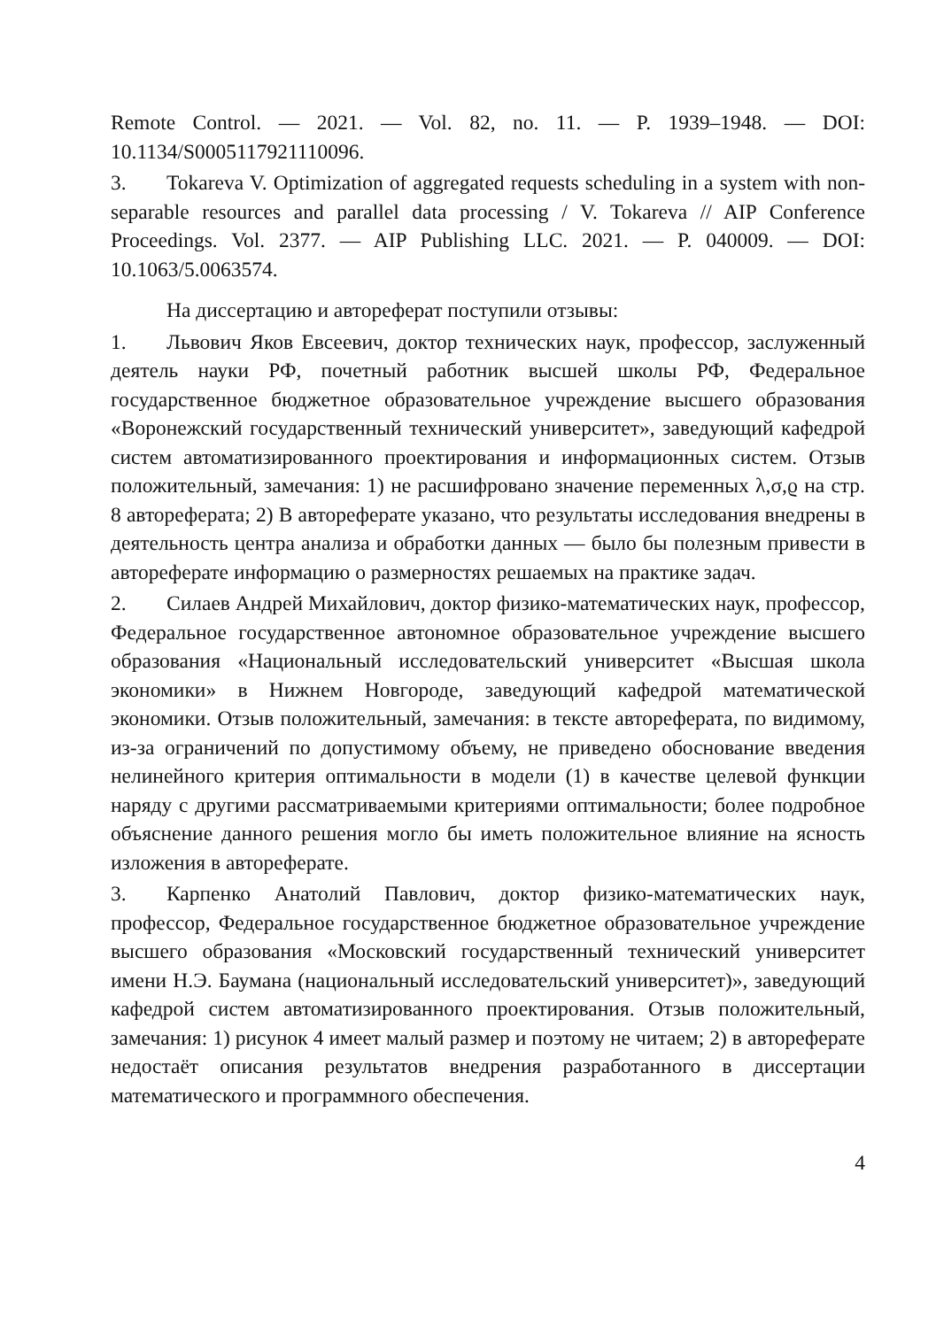Remote Control. — 2021. — Vol. 82, no. 11. — P. 1939–1948. — DOI: 10.1134/S0005117921110096.
3. Tokareva V. Optimization of aggregated requests scheduling in a system with non-separable resources and parallel data processing / V. Tokareva // AIP Conference Proceedings. Vol. 2377. — AIP Publishing LLC. 2021. — P. 040009. — DOI: 10.1063/5.0063574.
На диссертацию и автореферат поступили отзывы:
1. Львович Яков Евсеевич, доктор технических наук, профессор, заслуженный деятель науки РФ, почетный работник высшей школы РФ, Федеральное государственное бюджетное образовательное учреждение высшего образования «Воронежский государственный технический университет», заведующий кафедрой систем автоматизированного проектирования и информационных систем. Отзыв положительный, замечания: 1) не расшифровано значение переменных λ,σ,ϱ на стр. 8 автореферата; 2) В автореферате указано, что результаты исследования внедрены в деятельность центра анализа и обработки данных — было бы полезным привести в автореферате информацию о размерностях решаемых на практике задач.
2. Силаев Андрей Михайлович, доктор физико-математических наук, профессор, Федеральное государственное автономное образовательное учреждение высшего образования «Национальный исследовательский университет «Высшая школа экономики» в Нижнем Новгороде, заведующий кафедрой математической экономики. Отзыв положительный, замечания: в тексте автореферата, по видимому, из-за ограничений по допустимому объему, не приведено обоснование введения нелинейного критерия оптимальности в модели (1) в качестве целевой функции наряду с другими рассматриваемыми критериями оптимальности; более подробное объяснение данного решения могло бы иметь положительное влияние на ясность изложения в автореферате.
3. Карпенко Анатолий Павлович, доктор физико-математических наук, профессор, Федеральное государственное бюджетное образовательное учреждение высшего образования «Московский государственный технический университет имени Н.Э. Баумана (национальный исследовательский университет)», заведующий кафедрой систем автоматизированного проектирования. Отзыв положительный, замечания: 1) рисунок 4 имеет малый размер и поэтому не читаем; 2) в автореферате недостаёт описания результатов внедрения разработанного в диссертации математического и программного обеспечения.
4